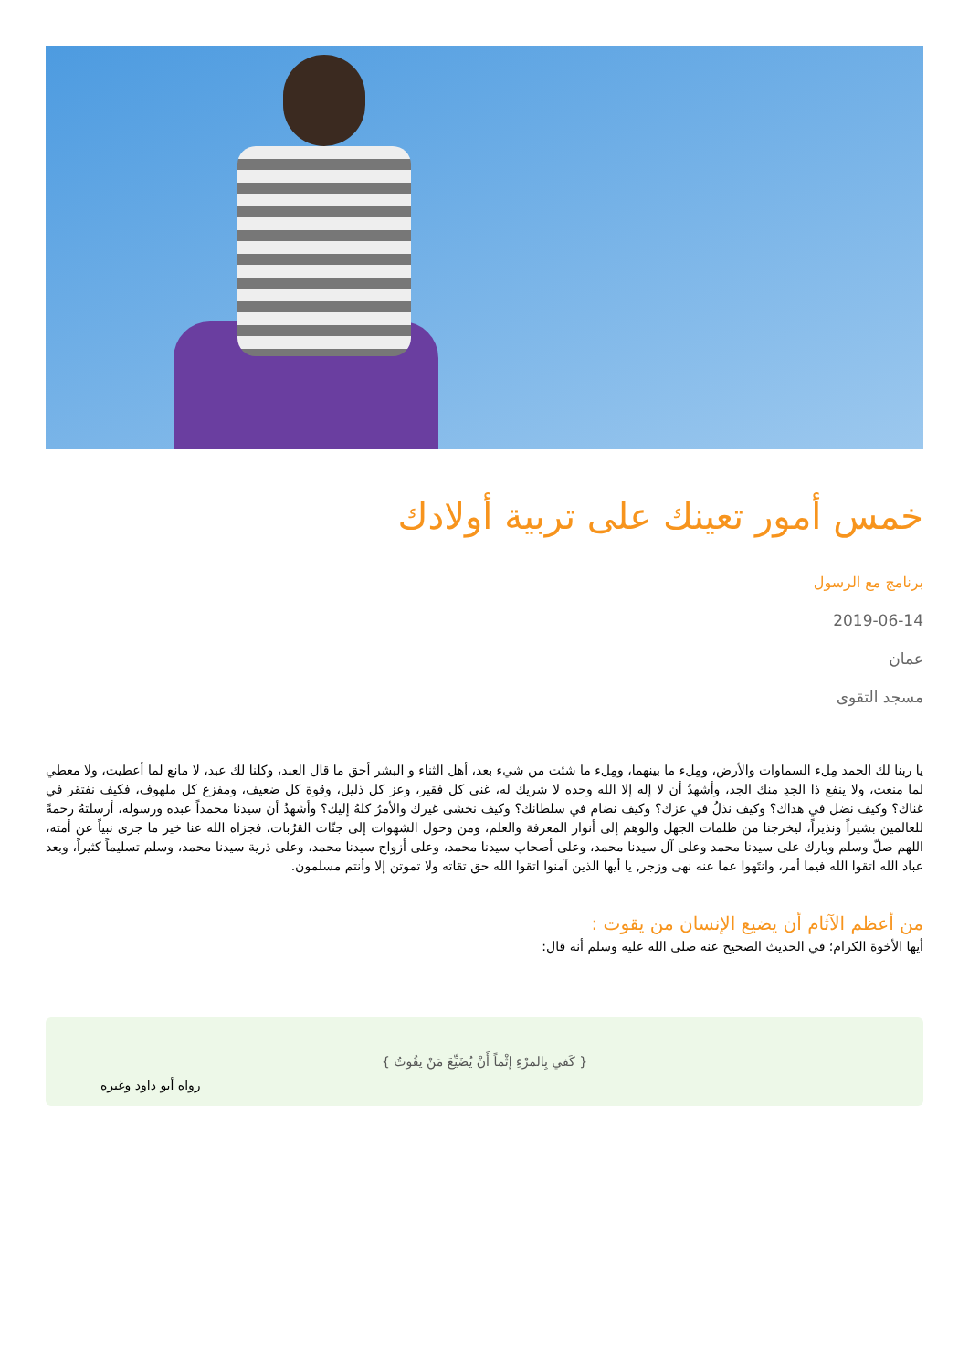خمس أمور تعينك على تربية أولادك
برنامج مع الرسول
2019-06-14
عمان
مسجد التقوى
يا ربنا لك الحمد مِلء السماوات والأرض، ومِلء ما بينهما، ومِلء ما شئت من شيء بعد، أهل الثناء و البشر أحق ما قال العبد، وكلنا لك عبد، لا مانع لما أعطيت، ولا معطي لما منعت، ولا ينفع ذا الجدِ منك الجد، وأشهدُ أن لا إله إلا الله وحده لا شريك له، غنى كل فقير، وعز كل ذليل، وقوة كل ضعيف، ومفزع كل ملهوف، فكيف نفتقر في غناك؟ وكيف نضل في هداك؟ وكيف نذلُ في عزك؟ وكيف نضام في سلطانك؟ وكيف نخشى غيرك والأمرُ كلهُ إليك؟ وأشهدُ أن سيدنا محمداً عبده ورسوله، أرسلتهُ رحمةً للعالمين بشيراً ونذيراً، ليخرجنا من ظلمات الجهل والوهم إلى أنوار المعرفة والعلم، ومن وحول الشهوات إلى جنّات القرُبات، فجزاه الله عنا خير ما جزى نبياً عن أمته، اللهم صلّ وسلم وبارك على سيدنا محمد وعلى آل سيدنا محمد، وعلى أصحاب سيدنا محمد، وعلى أزواج سيدنا محمد، وعلى ذرية سيدنا محمد، وسلم تسليماً كثيراً، وبعد عباد الله اتقوا الله فيما أمر، وانتَهوا عما عنه نهى وزجر, يا أيها الذين آمنوا اتقوا الله حق تقاته ولا تموتن إلا وأنتم مسلمون.
من أعظم الآثام أن يضيع الإنسان من يقوت :
أيها الأخوة الكرام؛ في الحديث الصحيح عنه صلى الله عليه وسلم أنه قال:
{ كَفي بِالمرْءِ إثْماً أَنْ يُضَيِّعَ مَنْ يقُوتُ }
رواه أبو داود وغيره